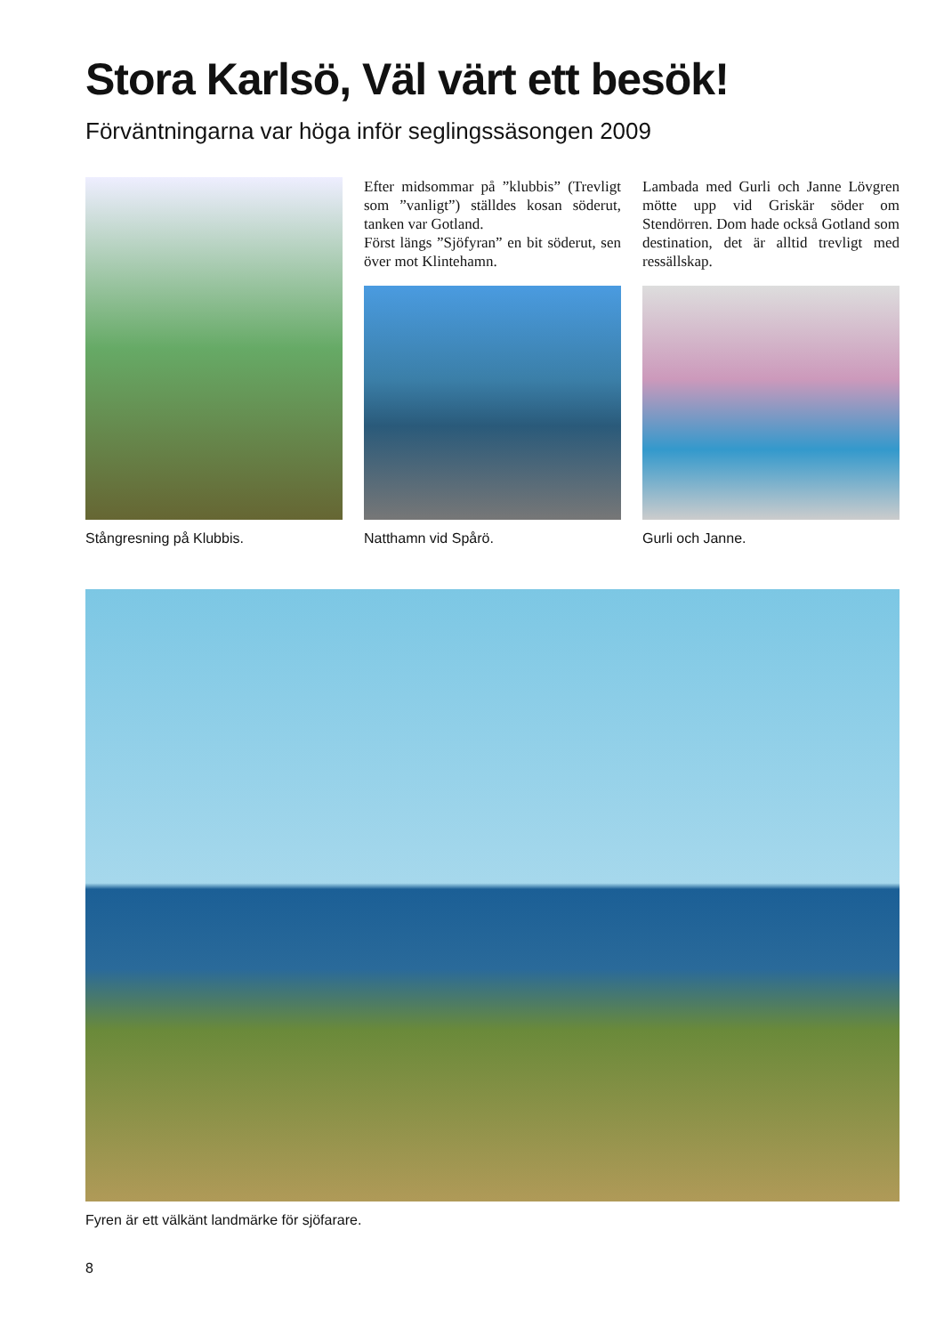Stora Karlsö, Väl värt ett besök!
Förväntningarna var höga inför seglingssäsongen 2009
Stångresning på Klubbis.
Efter midsommar på ”klubbis” (Trevligt som ”vanligt”) ställdes kosan söderut, tanken var Gotland.
Först längs ”Sjöfyran” en bit söderut, sen över mot Klintehamn.
Natthamn vid Spårö.
Lambada med Gurli och Janne Lövgren mötte upp vid Griskär söder om Stendörren. Dom hade också Gotland som destination, det är alltid trevligt med ressällskap.
Gurli och Janne.
Fyren är ett välkänt landmärke för sjöfarare.
8